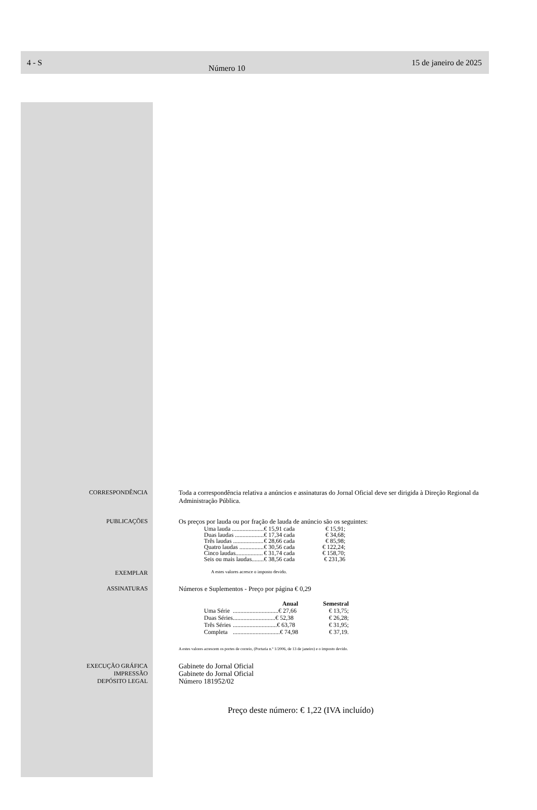4 - S Número 10 15 de janeiro de 2025
CORRESPONDÊNCIA
Toda a correspondência relativa a anúncios e assinaturas do Jornal Oficial deve ser dirigida à Direção Regional da Administração Pública.
PUBLICAÇÕES
Os preços por lauda ou por fração de lauda de anúncio são os seguintes:
| Uma lauda ..................... | € 15,91 cada | € 15,91; |
| Duas laudas ................... | € 17,34 cada | € 34,68; |
| Três laudas .................... | € 28,66 cada | € 85,98; |
| Quatro laudas ................ | € 30,56 cada | € 122,24; |
| Cinco laudas.................. | € 31,74 cada | € 158,70; |
| Seis ou mais laudas........ | € 38,56 cada | € 231,36 |
EXEMPLAR
A estes valores acresce o imposto devido.
ASSINATURAS
Números e Suplementos - Preço por página € 0,29
| | Anual | Semestral |
| --- | --- | --- |
| Uma Série | ..............................€ 27,66 | € 13,75; |
| Duas Séries | ............................€ 52,38 | € 26,28; |
| Três Séries | .............................€ 63,78 | € 31,95; |
| Completa | ...............................€ 74,98 | € 37,19. |
A estes valores acrescem os portes de correio, (Portaria n.º 1/2006, de 13 de janeiro) e o imposto devido.
EXECUÇÃO GRÁFICA
IMPRESSÃO
DEPÓSITO LEGAL
Gabinete do Jornal Oficial
Gabinete do Jornal Oficial
Número 181952/02
Preço deste número: € 1,22 (IVA incluído)